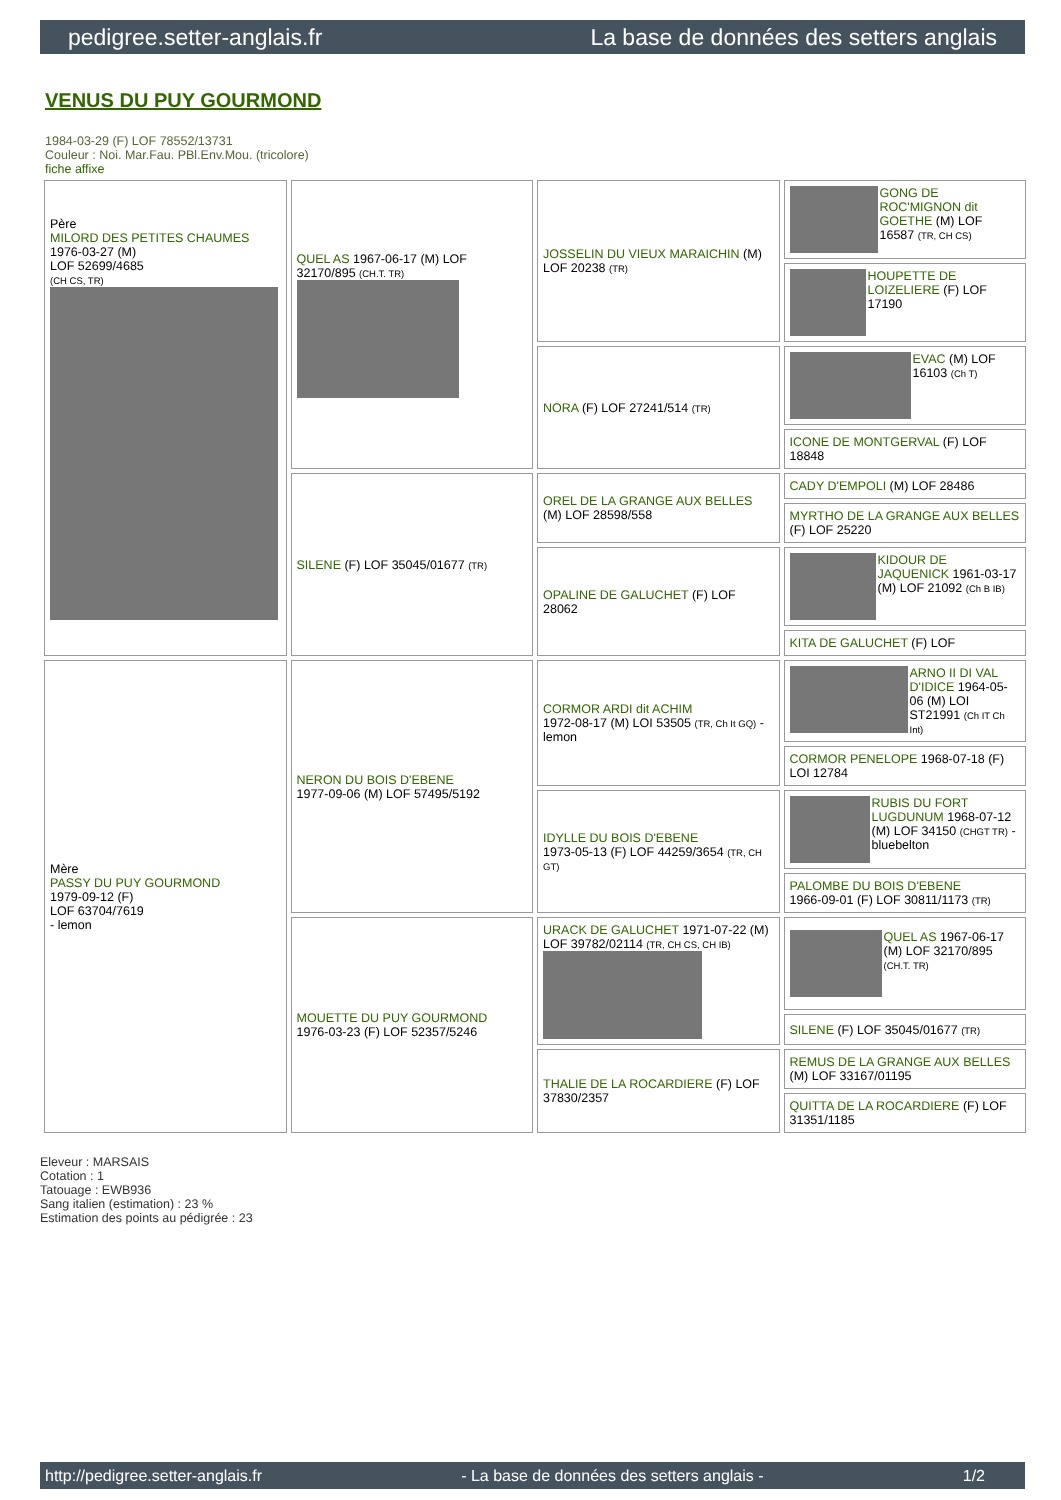pedigree.setter-anglais.fr La base de données des setters anglais
VENUS DU PUY GOURMOND
1984-03-29 (F) LOF 78552/13731
Couleur : Noi. Mar.Fau. PBl.Env.Mou. (tricolore)
fiche affixe
| Père MILORD DES PETITES CHAUMES 1976-03-27 (M) LOF 52699/4685 (CH CS, TR) | QUEL AS 1967-06-17 (M) LOF 32170/895 (CH.T. TR) | JOSSELIN DU VIEUX MARAICHIN (M) LOF 20238 (TR) | GONG DE ROC'MIGNON dit GOETHE (M) LOF 16587 (TR, CH CS) |
| | | | HOUPETTE DE LOIZELIERE (F) LOF 17190 |
| | | NORA (F) LOF 27241/514 (TR) | EVAC (M) LOF 16103 (Ch T) |
| | | | ICONE DE MONTGERVAL (F) LOF 18848 |
| | SILENE (F) LOF 35045/01677 (TR) | OREL DE LA GRANGE AUX BELLES (M) LOF 28598/558 | CADY D'EMPOLI (M) LOF 28486 |
| | | | MYRTHO DE LA GRANGE AUX BELLES (F) LOF 25220 |
| | | OPALINE DE GALUCHET (F) LOF 28062 | KIDOUR DE JAQUENICK 1961-03-17 (M) LOF 21092 (Ch B IB) |
| | | | KITA DE GALUCHET (F) LOF |
| Mère PASSY DU PUY GOURMOND 1979-09-12 (F) LOF 63704/7619 - lemon | NERON DU BOIS D'EBENE 1977-09-06 (M) LOF 57495/5192 | CORMOR ARDI dit ACHIM 1972-08-17 (M) LOI 53505 (TR, Ch It GQ) - lemon | ARNO II DI VAL D'IDICE 1964-05-06 (M) LOI ST21991 (Ch IT Ch Int) |
| | | | CORMOR PENELOPE 1968-07-18 (F) LOI 12784 |
| | | IDYLLE DU BOIS D'EBENE 1973-05-13 (F) LOF 44259/3654 (TR, CH GT) | RUBIS DU FORT LUGDUNUM 1968-07-12 (M) LOF 34150 (CHGT TR) - bluebelton |
| | | | PALOMBE DU BOIS D'EBENE 1966-09-01 (F) LOF 30811/1173 (TR) |
| | MOUETTE DU PUY GOURMOND 1976-03-23 (F) LOF 52357/5246 | URACK DE GALUCHET 1971-07-22 (M) LOF 39782/02114 (TR, CH CS, CH IB) | QUEL AS 1967-06-17 (M) LOF 32170/895 (CH.T. TR) |
| | | | SILENE (F) LOF 35045/01677 (TR) |
| | | THALIE DE LA ROCARDIERE (F) LOF 37830/2357 | REMUS DE LA GRANGE AUX BELLES (M) LOF 33167/01195 |
| | | | QUITTA DE LA ROCARDIERE (F) LOF 31351/1185 |
Eleveur : MARSAIS
Cotation : 1
Tatouage : EWB936
Sang italien (estimation) : 23 %
Estimation des points au pédigrée : 23
http://pedigree.setter-anglais.fr - La base de données des setters anglais - 1/2